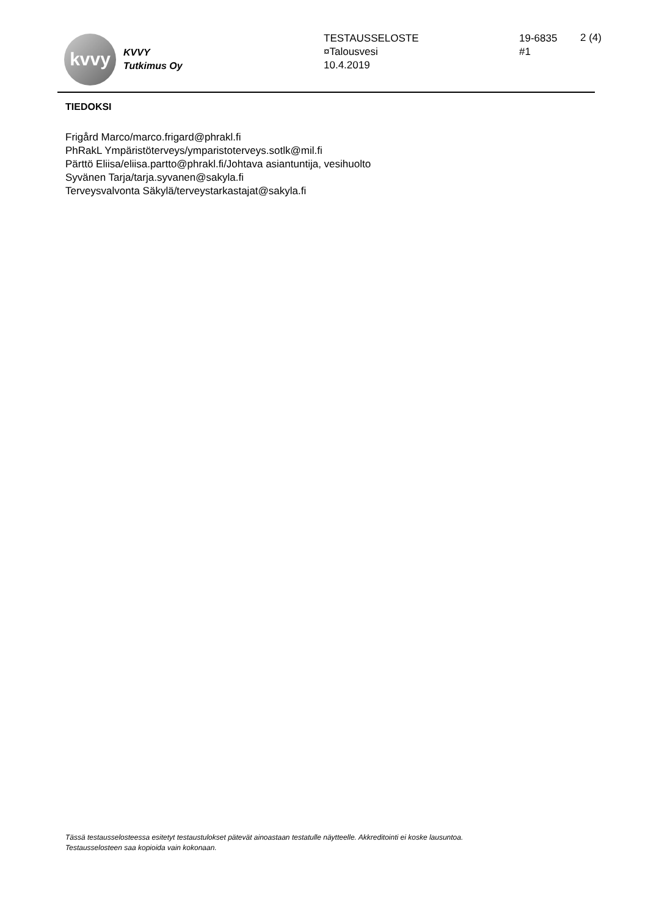kvvy
KVVY
Tutkimus Oy
TESTAUSSELOSTE
¤Talousvesi
10.4.2019
19-6835
#1
2 (4)
TIEDOKSI
Frigård Marco/marco.frigard@phrakl.fi
PhRakL Ympäristöterveys/ymparistoterveys.sotlk@mil.fi
Pärttö Eliisa/eliisa.partto@phrakl.fi/Johtava asiantuntija, vesihuolto
Syvänen Tarja/tarja.syvanen@sakyla.fi
Terveysvalvonta Säkylä/terveystarkastajat@sakyla.fi
Tässä testausselosteessa esitetyt testaustulokset pätevät ainoastaan testatulle näytteelle. Akkreditointi ei koske lausuntoa.
Testausselosteen saa kopioida vain kokonaan.